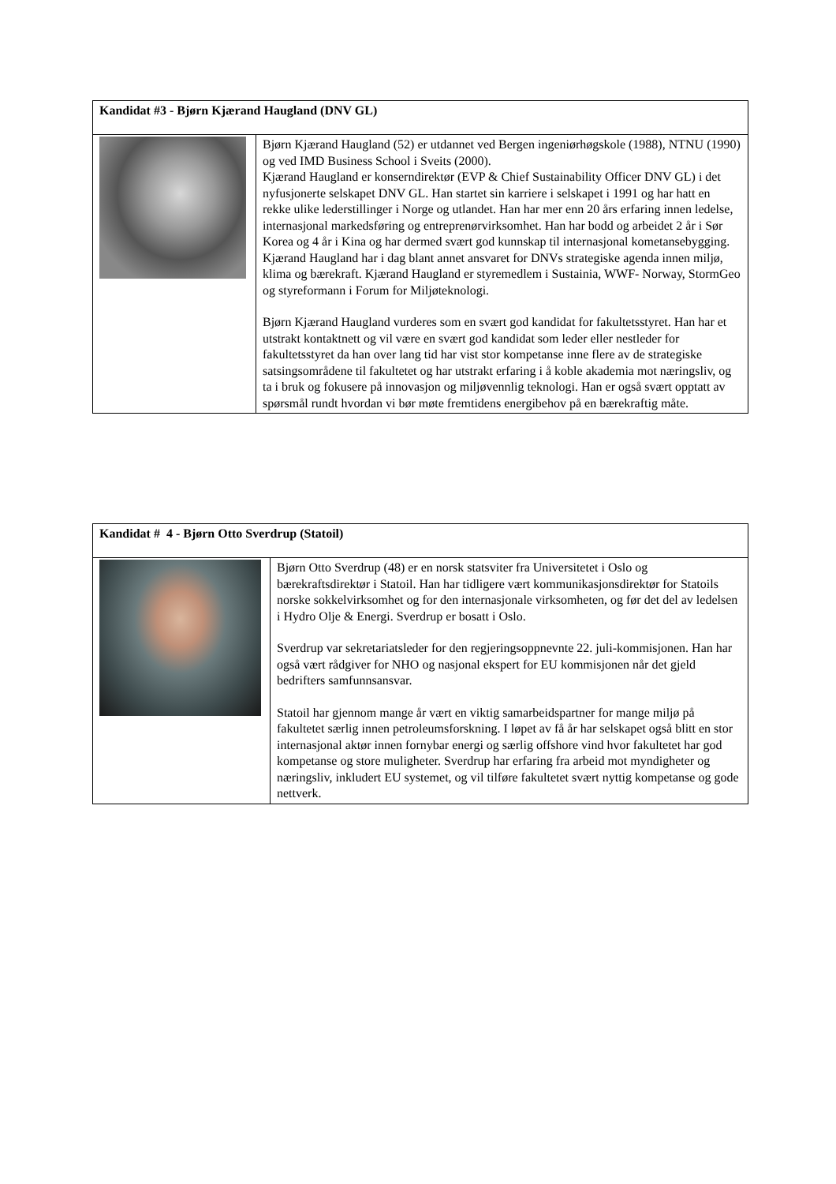| Kandidat #3 - Bjørn Kjærand Haugland (DNV GL) | |
| --- | --- |
| | Bjørn Kjærand Haugland (52) er utdannet ved Bergen ingeniørhøgskole (1988), NTNU (1990) og ved IMD Business School i Sveits (2000). Kjærand Haugland er konserndirektør (EVP & Chief Sustainability Officer DNV GL) i det nyfusjonerte selskapet DNV GL. Han startet sin karriere i selskapet i 1991 og har hatt en rekke ulike lederstillinger i Norge og utlandet. Han har mer enn 20 års erfaring innen ledelse, internasjonal markedsføring og entreprenørvirksomhet. Han har bodd og arbeidet 2 år i Sør Korea og 4 år i Kina og har dermed svært god kunnskap til internasjonal kometansebygging. Kjærand Haugland har i dag blant annet ansvaret for DNVs strategiske agenda innen miljø, klima og bærekraft. Kjærand Haugland er styremedlem i Sustainia, WWF- Norway, StormGeo og styreformann i Forum for Miljøteknologi. Bjørn Kjærand Haugland vurderes som en svært god kandidat for fakultetsstyret. Han har et utstrakt kontaktnett og vil være en svært god kandidat som leder eller nestleder for fakultetsstyret da han over lang tid har vist stor kompetanse inne flere av de strategiske satsingsområdene til fakultetet og har utstrakt erfaring i å koble akademia mot næringsliv, og ta i bruk og fokusere på innovasjon og miljøvennlig teknologi. Han er også svært opptatt av spørsmål rundt hvordan vi bør møte fremtidens energibehov på en bærekraftig måte. |
| Kandidat # 4 - Bjørn Otto Sverdrup (Statoil) | |
| --- | --- |
| | Bjørn Otto Sverdrup (48) er en norsk statsviter fra Universitetet i Oslo og bærekraftsdirektør i Statoil. Han har tidligere vært kommunikasjonsdirektør for Statoils norske sokkelvirksomhet og for den internasjonale virksomheten, og før det del av ledelsen i Hydro Olje & Energi. Sverdrup er bosatt i Oslo. Sverdrup var sekretariatsleder for den regjeringsoppnevnte 22. juli-kommisjonen. Han har også vært rådgiver for NHO og nasjonal ekspert for EU kommisjonen når det gjeld bedrifters samfunnsansvar. Statoil har gjennom mange år vært en viktig samarbeidspartner for mange miljø på fakultetet særlig innen petroleumsforskning. I løpet av få år har selskapet også blitt en stor internasjonal aktør innen fornybar energi og særlig offshore vind hvor fakultetet har god kompetanse og store muligheter. Sverdrup har erfaring fra arbeid mot myndigheter og næringsliv, inkludert EU systemet, og vil tilføre fakultetet svært nyttig kompetanse og gode nettverk. |